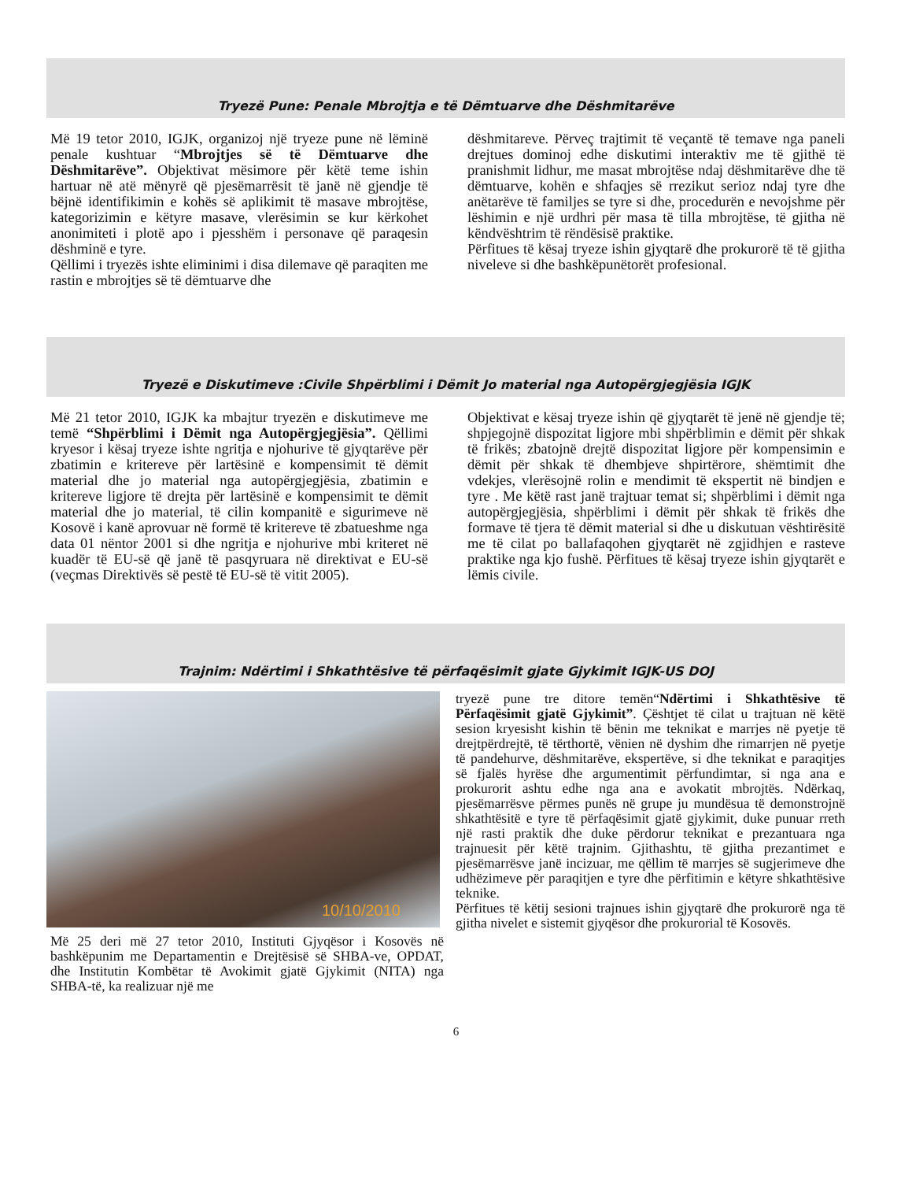Tryezë Pune: Penale Mbrojtja e të Dëmtuarve dhe Dëshmitarëve
Më 19 tetor 2010, IGJK, organizoj një tryeze pune në lëminë penale kushtuar “Mbrojtjes së të Dëmtuarve dhe Dëshmitarëve”. Objektivat mësimore për këtë teme ishin hartuar në atë mënyrë që pjesëmarrësit të janë në gjendje të bëjnë identifikimin e kohës së aplikimit të masave mbrojtëse, kategorizimin e këtyre masave, vlerësimin se kur kërkohet anonimiteti i plotë apo i pjesshëm i personave që paraqesin dëshminë e tyre.
Qëllimi i tryezës ishte eliminimi i disa dilemave që paraqiten me rastin e mbrojtjes së të dëmtuarve dhe
dëshmitareve. Përveç trajtimit të veçantë të temave nga paneli drejtues dominoj edhe diskutimi interaktiv me të gjithë të pranishmit lidhur, me masat mbrojtëse ndaj dëshmitarëve dhe të dëmtuarve, kohën e shfaqjes së rrezikut serioz ndaj tyre dhe anëtarëve të familjes se tyre si dhe, procedurën e nevojshme për lëshimin e një urdhri për masa të tilla mbrojtëse, të gjitha në këndvështrim të rëndësisë praktike.
Përfitues të kësaj tryeze ishin gjyqtarë dhe prokurorë të të gjitha niveleve si dhe bashkëpunëtorët profesional.
Tryezë e Diskutimeve :Civile Shpërblimi i Dëmit Jo material nga Autopërgjegjësia IGJK
Më 21 tetor 2010, IGJK ka mbajtur tryezën e diskutimeve me temë “Shpërblimi i Dëmit nga Autopërgjegjësia”. Qëllimi kryesor i kësaj tryeze ishte ngritja e njohurive të gjyqtarëve për zbatimin e kritereve për lartësinë e kompensimit të dëmit material dhe jo material nga autopërgjegjësia, zbatimin e kritereve ligjore të drejta për lartësinë e kompensimit te dëmit material dhe jo material, të cilin kompanitë e sigurimeve në Kosovë i kanë aprovuar në formë të kritereve të zbatueshme nga data 01 nëntor 2001 si dhe ngritja e njohurive mbi kriteret në kuadër të EU-së që janë të pasqyruara në direktivat e EU-së (veçmas Direktivës së pestë të EU-së të vitit 2005).
Objektivat e kësaj tryeze ishin që gjyqtarët të jenë në gjendje të; shpjegojnë dispozitat ligjore mbi shpërblimin e dëmit për shkak të frikës; zbatojnë drejtë dispozitat ligjore për kompensimin e dëmit për shkak të dhembjeve shpirtërore, shëmtimit dhe vdekjes, vlerësojnë rolin e mendimit të ekspertit në bindjen e tyre . Me këtë rast janë trajtuar temat si; shpërblimi i dëmit nga autopërgjegjësia, shpërblimi i dëmit për shkak të frikës dhe formave të tjera të dëmit material si dhe u diskutuan vështirësitë me të cilat po ballafaqohen gjyqtarët në zgjidhjen e rasteve praktike nga kjo fushë. Përfitues të kësaj tryeze ishin gjyqtarët e lëmis civile.
Trajnim: Ndërtimi i Shkathtësive të përfaqësimit gjate Gjykimit IGJK-US DOJ
10/10/2010
Më 25 deri më 27 tetor 2010, Instituti Gjyqësor i Kosovës në bashkëpunim me Departamentin e Drejtësisë së SHBA-ve, OPDAT, dhe Institutin Kombëtar të Avokimit gjatë Gjykimit (NITA) nga SHBA-të, ka realizuar një me
tryezë pune tre ditore temën“Ndërtimi i Shkathtësive të Përfaqësimit gjatë Gjykimit”. Çështjet të cilat u trajtuan në këtë sesion kryesisht kishin të bënin me teknikat e marrjes në pyetje të drejtpërdrejtë, të tërthortë, vënien në dyshim dhe rimarrjen në pyetje të pandehurve, dëshmitarëve, ekspertëve, si dhe teknikat e paraqitjes së fjalës hyrëse dhe argumentimit përfundimtar, si nga ana e prokurorit ashtu edhe nga ana e avokatit mbrojtës. Ndërkaq, pjesëmarrësve përmes punës në grupe ju mundësua të demonstrojnë shkathtësitë e tyre të përfaqësimit gjatë gjykimit, duke punuar rreth një rasti praktik dhe duke përdorur teknikat e prezantuara nga trajnuesit për këtë trajnim. Gjithashtu, të gjitha prezantimet e pjesëmarrësve janë incizuar, me qëllim të marrjes së sugjerimeve dhe udhëzimeve për paraqitjen e tyre dhe përfitimin e këtyre shkathtësive teknike.
Përfitues të këtij sesioni trajnues ishin gjyqtarë dhe prokurorë nga të gjitha nivelet e sistemit gjyqësor dhe prokurorial të Kosovës.
6